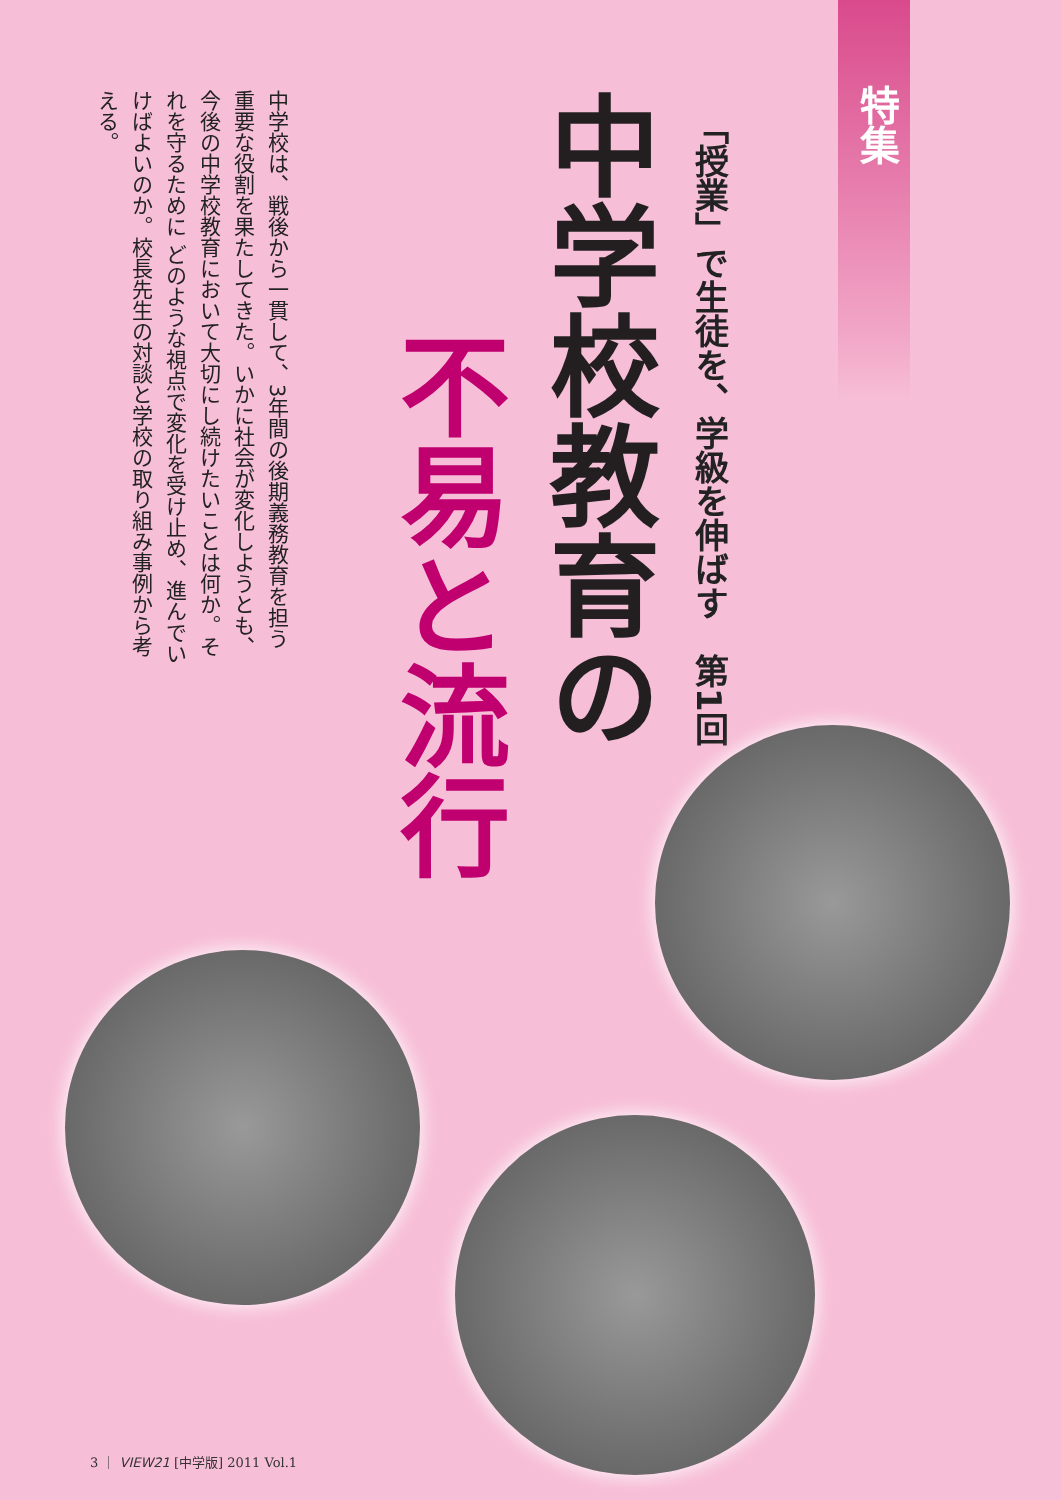特集
「授業」で生徒を、学級を伸ばす　第1回
中学校教育の
不易と流行
中学校は、戦後から一貫して、3年間の後期義務教育を担う重要な役割を果たしてきた。いかに社会が変化しようとも、今後の中学校教育において大切にし続けたいことは何か。それを守るために どのような視点で変化を受け止め、進んでいけばよいのか。校長先生の対談と学校の取り組み事例から考える。
3 ｜ VIEW21 [中学版] 2011 Vol.1